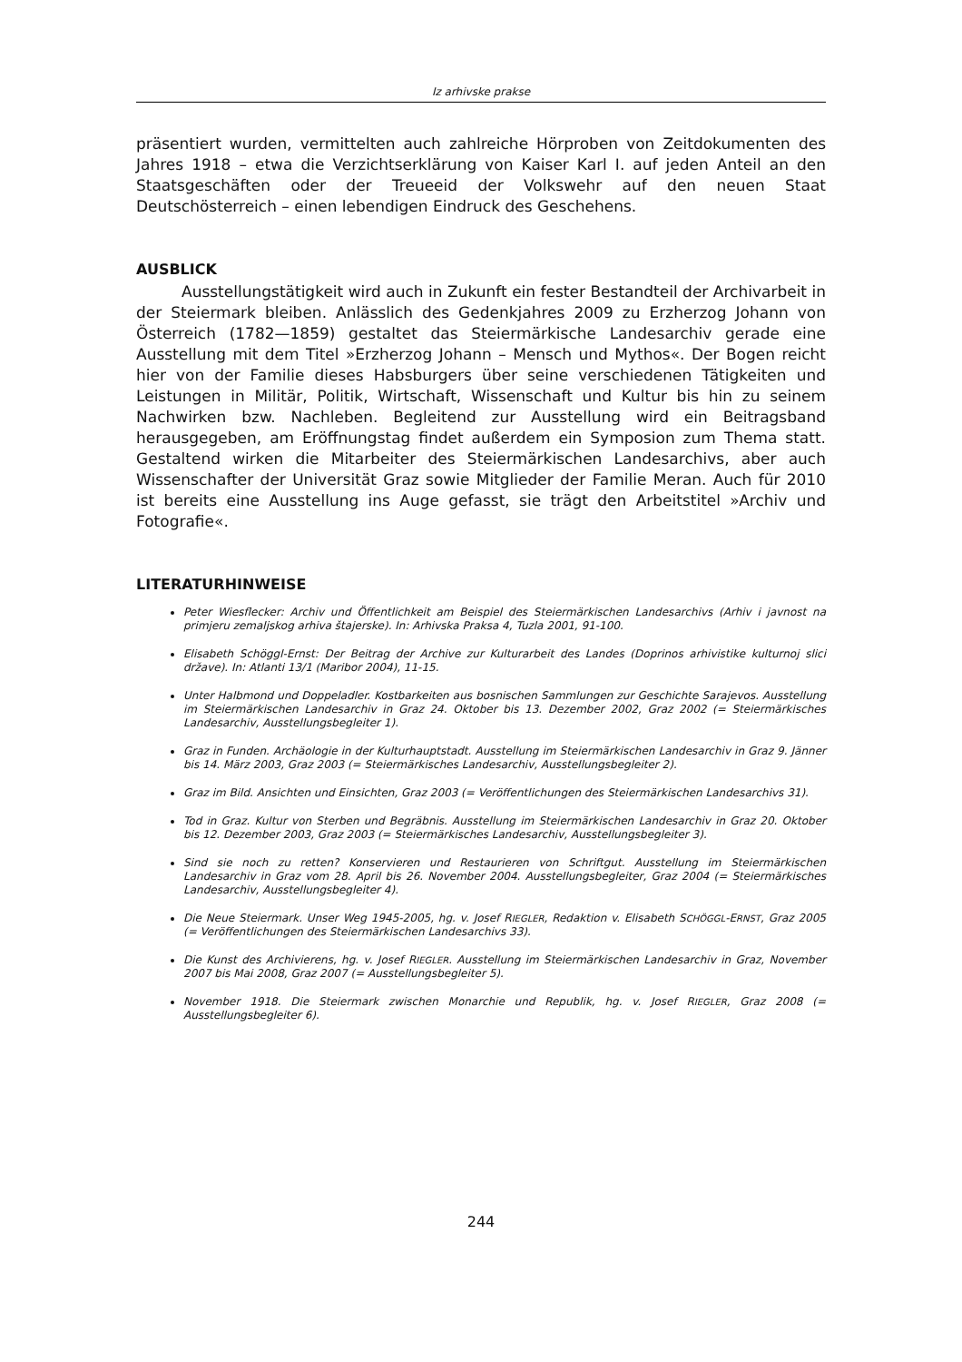Iz arhivske prakse
präsentiert wurden, vermittelten auch zahlreiche Hörproben von Zeitdokumenten des Jahres 1918 – etwa die Verzichtserklärung von Kaiser Karl I. auf jeden Anteil an den Staatsgeschäften oder der Treueeid der Volkswehr auf den neuen Staat Deutschösterreich – einen lebendigen Eindruck des Geschehens.
AUSBLICK
Ausstellungstätigkeit wird auch in Zukunft ein fester Bestandteil der Archivarbeit in der Steiermark bleiben. Anlässlich des Gedenkjahres 2009 zu Erzherzog Johann von Österreich (1782—1859) gestaltet das Steiermärkische Landesarchiv gerade eine Ausstellung mit dem Titel »Erzherzog Johann – Mensch und Mythos«. Der Bogen reicht hier von der Familie dieses Habsburgers über seine verschiedenen Tätigkeiten und Leistungen in Militär, Politik, Wirtschaft, Wissenschaft und Kultur bis hin zu seinem Nachwirken bzw. Nachleben. Begleitend zur Ausstellung wird ein Beitragsband herausgegeben, am Eröffnungstag findet außerdem ein Symposion zum Thema statt. Gestaltend wirken die Mitarbeiter des Steiermärkischen Landesarchivs, aber auch Wissenschafter der Universität Graz sowie Mitglieder der Familie Meran. Auch für 2010 ist bereits eine Ausstellung ins Auge gefasst, sie trägt den Arbeitstitel »Archiv und Fotografie«.
LITERATURHINWEISE
Peter Wiesflecker: Archiv und Öffentlichkeit am Beispiel des Steiermärkischen Landesarchivs (Arhiv i javnost na primjeru zemaljskog arhiva štajerske). In: Arhivska Praksa 4, Tuzla 2001, 91-100.
Elisabeth Schöggl-Ernst: Der Beitrag der Archive zur Kulturarbeit des Landes (Doprinos arhivistike kulturnoj slici države). In: Atlanti 13/1 (Maribor 2004), 11-15.
Unter Halbmond und Doppeladler. Kostbarkeiten aus bosnischen Sammlungen zur Geschichte Sarajevos. Ausstellung im Steiermärkischen Landesarchiv in Graz 24. Oktober bis 13. Dezember 2002, Graz 2002 (= Steiermärkisches Landesarchiv, Ausstellungsbegleiter 1).
Graz in Funden. Archäologie in der Kulturhauptstadt. Ausstellung im Steiermärkischen Landesarchiv in Graz 9. Jänner bis 14. März 2003, Graz 2003 (= Steiermärkisches Landesarchiv, Ausstellungsbegleiter 2).
Graz im Bild. Ansichten und Einsichten, Graz 2003 (= Veröffentlichungen des Steiermärkischen Landesarchivs 31).
Tod in Graz. Kultur von Sterben und Begräbnis. Ausstellung im Steiermärkischen Landesarchiv in Graz 20. Oktober bis 12. Dezember 2003, Graz 2003 (= Steiermärkisches Landesarchiv, Ausstellungsbegleiter 3).
Sind sie noch zu retten? Konservieren und Restaurieren von Schriftgut. Ausstellung im Steiermärkischen Landesarchiv in Graz vom 28. April bis 26. November 2004. Ausstellungsbegleiter, Graz 2004 (= Steiermärkisches Landesarchiv, Ausstellungsbegleiter 4).
Die Neue Steiermark. Unser Weg 1945-2005, hg. v. Josef RIEGLER, Redaktion v. Elisabeth SCHÖGGL-ERNST, Graz 2005 (= Veröffentlichungen des Steiermärkischen Landesarchivs 33).
Die Kunst des Archivierens, hg. v. Josef RIEGLER. Ausstellung im Steiermärkischen Landesarchiv in Graz, November 2007 bis Mai 2008, Graz 2007 (= Ausstellungsbegleiter 5).
November 1918. Die Steiermark zwischen Monarchie und Republik, hg. v. Josef RIEGLER, Graz 2008 (= Ausstellungsbegleiter 6).
244